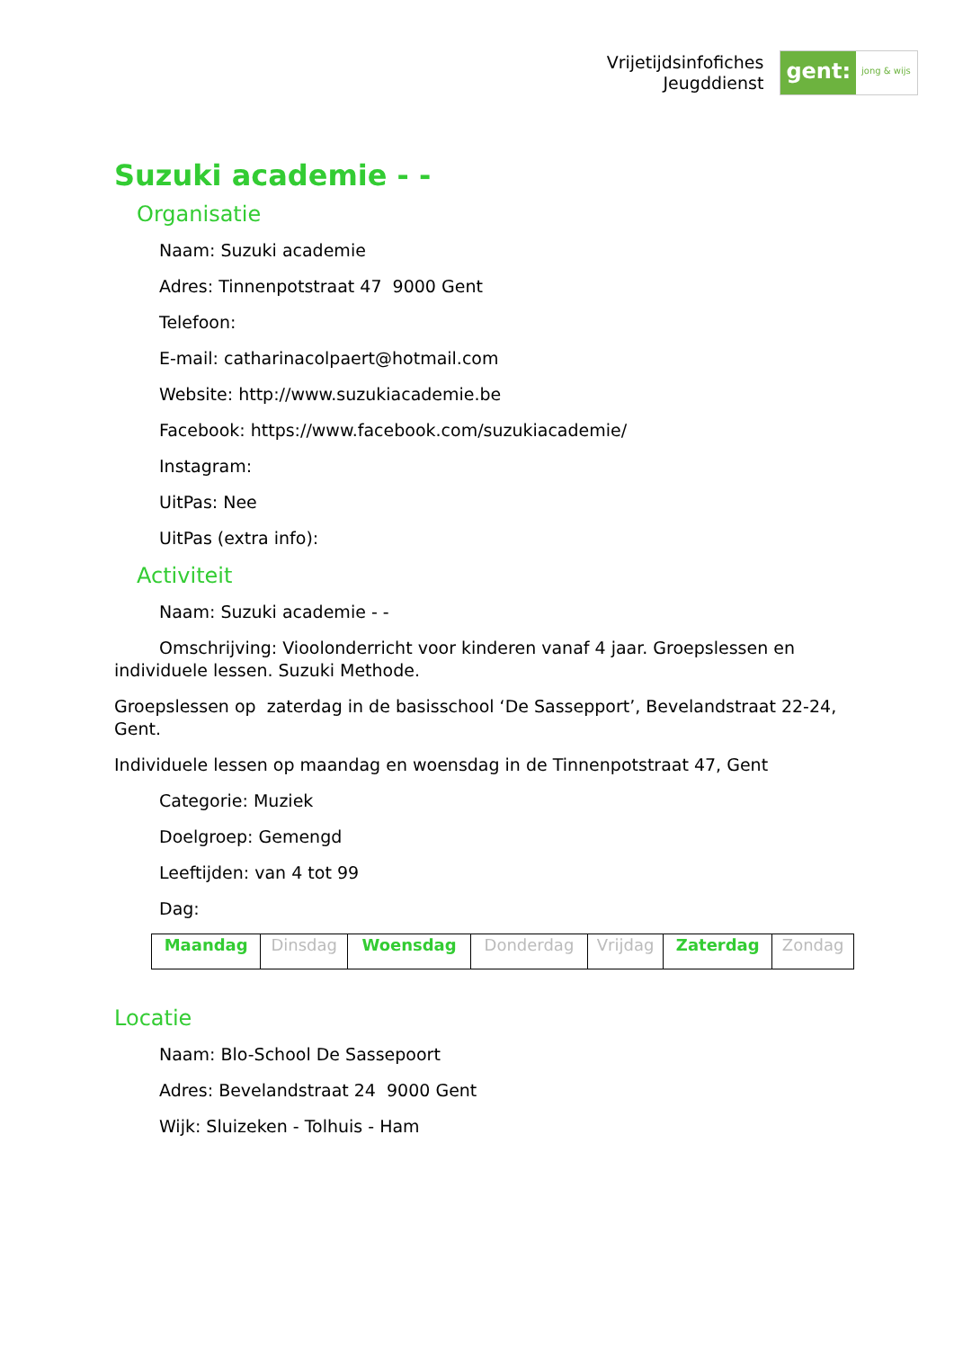Vrijetijdsinfofiches
Jeugddienst
gent:
jong & wijs
Suzuki academie - -
Organisatie
Naam: Suzuki academie
Adres: Tinnenpotstraat 47 9000 Gent
Telefoon:
E-mail: catharinacolpaert@hotmail.com
Website: http://www.suzukiacademie.be
Facebook: https://www.facebook.com/suzukiacademie/
Instagram:
UitPas: Nee
UitPas (extra info):
Activiteit
Naam: Suzuki academie - -
Omschrijving: Vioolonderricht voor kinderen vanaf 4 jaar. Groepslessen en individuele lessen. Suzuki Methode.
Groepslessen op zaterdag in de basisschool ‘De Sassepport’, Bevelandstraat 22-24, Gent.
Individuele lessen op maandag en woensdag in de Tinnenpotstraat 47, Gent
Categorie: Muziek
Doelgroep: Gemengd
Leeftijden: van 4 tot 99
Dag:
| Maandag | Dinsdag | Woensdag | Donderdag | Vrijdag | Zaterdag | Zondag |
Locatie
Naam: Blo-School De Sassepoort
Adres: Bevelandstraat 24 9000 Gent
Wijk: Sluizeken - Tolhuis - Ham